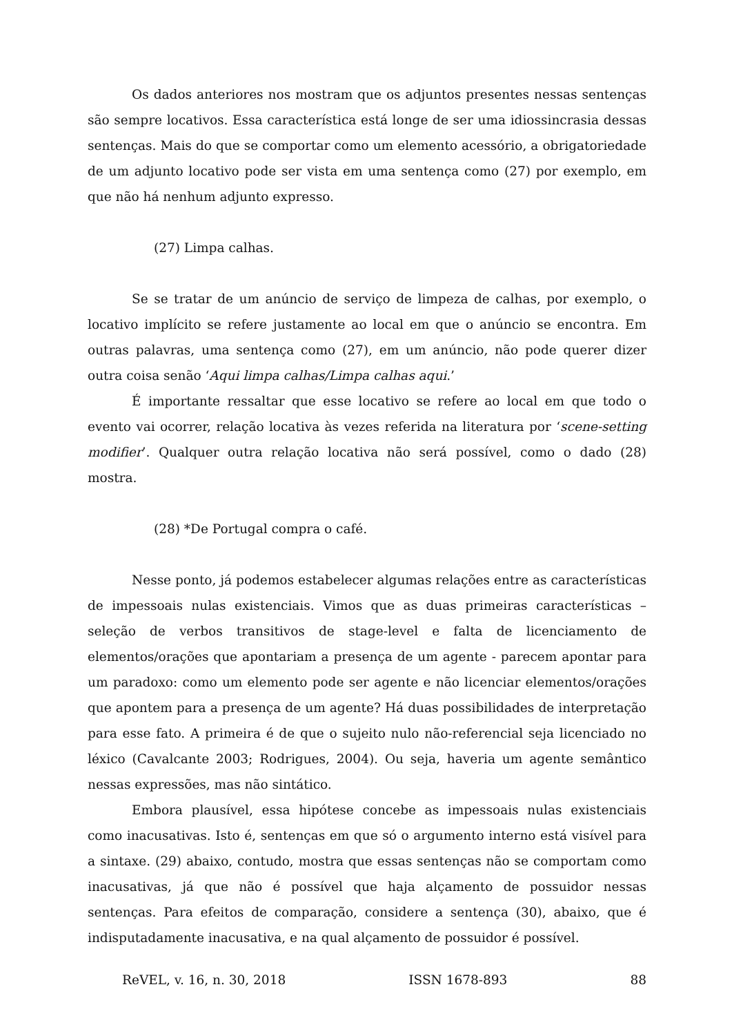Os dados anteriores nos mostram que os adjuntos presentes nessas sentenças são sempre locativos. Essa característica está longe de ser uma idiossincrasia dessas sentenças. Mais do que se comportar como um elemento acessório, a obrigatoriedade de um adjunto locativo pode ser vista em uma sentença como (27) por exemplo, em que não há nenhum adjunto expresso.
(27) Limpa calhas.
Se se tratar de um anúncio de serviço de limpeza de calhas, por exemplo, o locativo implícito se refere justamente ao local em que o anúncio se encontra. Em outras palavras, uma sentença como (27), em um anúncio, não pode querer dizer outra coisa senão ‘Aqui limpa calhas/Limpa calhas aqui.’
É importante ressaltar que esse locativo se refere ao local em que todo o evento vai ocorrer, relação locativa às vezes referida na literatura por ‘scene-setting modifier’. Qualquer outra relação locativa não será possível, como o dado (28) mostra.
(28) *De Portugal compra o café.
Nesse ponto, já podemos estabelecer algumas relações entre as características de impessoais nulas existenciais. Vimos que as duas primeiras características – seleção de verbos transitivos de stage-level e falta de licenciamento de elementos/orações que apontariam a presença de um agente - parecem apontar para um paradoxo: como um elemento pode ser agente e não licenciar elementos/orações que apontem para a presença de um agente? Há duas possibilidades de interpretação para esse fato. A primeira é de que o sujeito nulo não-referencial seja licenciado no léxico (Cavalcante 2003; Rodrigues, 2004). Ou seja, haveria um agente semântico nessas expressões, mas não sintático.
Embora plausível, essa hipótese concebe as impessoais nulas existenciais como inacusativas. Isto é, sentenças em que só o argumento interno está visível para a sintaxe. (29) abaixo, contudo, mostra que essas sentenças não se comportam como inacusativas, já que não é possível que haja alçamento de possuidor nessas sentenças. Para efeitos de comparação, considere a sentença (30), abaixo, que é indisputadamente inacusativa, e na qual alçamento de possuidor é possível.
ReVEL, v. 16, n. 30, 2018 ISSN 1678-893 88